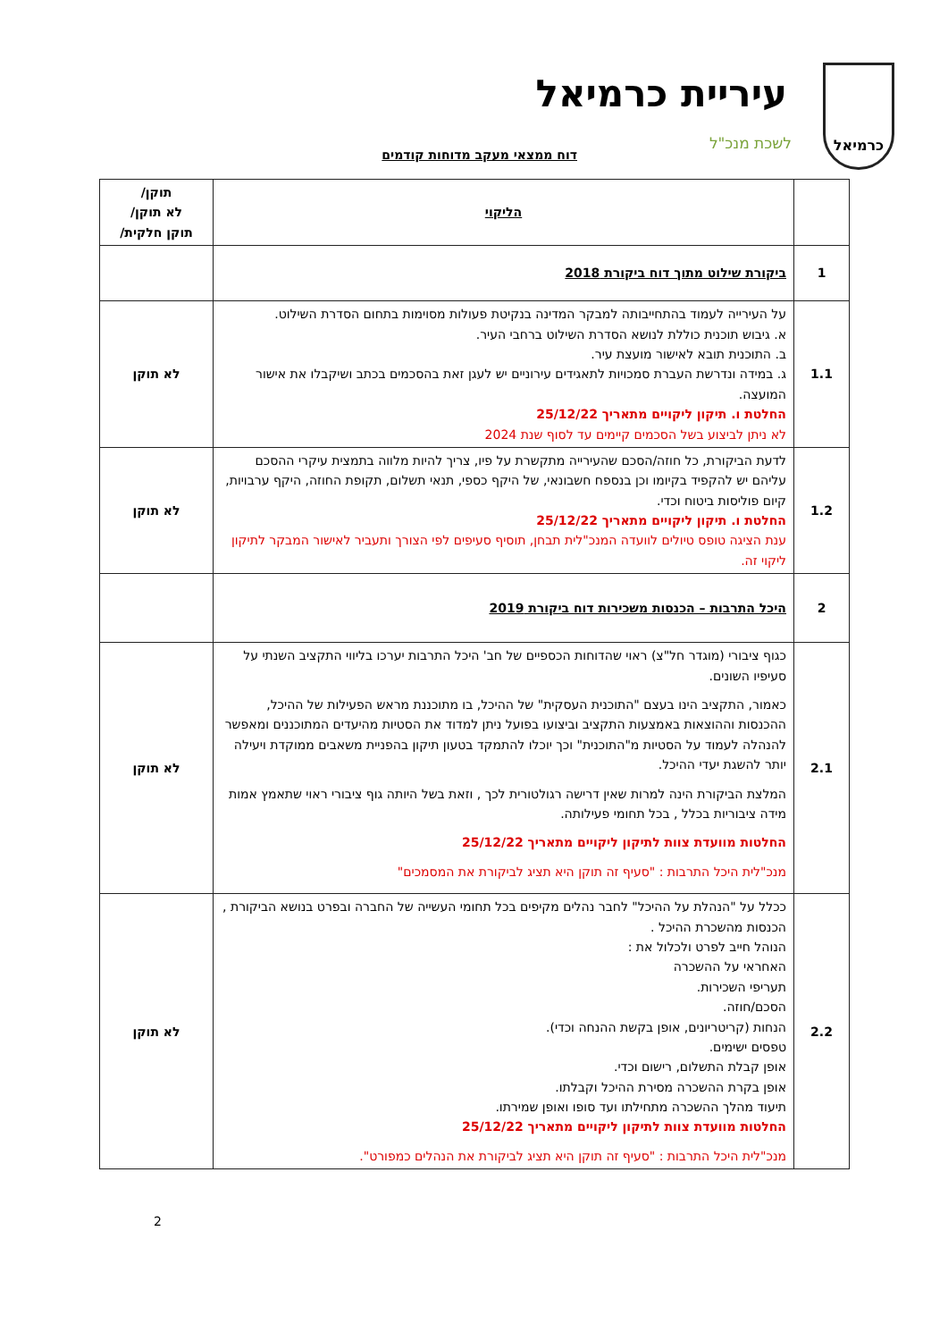כרמיאל
עיריית כרמיאל
לשכת מנכ"ל
דוח ממצאי מעקב מדוחות קודמים
| | הליקוי | תוקן/ לא תוקן/ תוקן חלקית/ |
| --- | --- | --- |
| 1 | ביקורת שילוט מתוך דוח ביקורת 2018 | |
| 1.1 | על העירייה לעמוד בהתחייבותה למבקר המדינה בנקיטת פעולות מסוימות בתחום הסדרת השילוט. א. גיבוש תוכנית כוללת לנושא הסדרת השילוט ברחבי העיר. ב. התוכנית תובא לאישור מועצת עיר. ג. במידה ונדרשת העברת סמכויות לתאגידים עירוניים יש לעגן זאת בהסכמים בכתב ושיקבלו את אישור המועצה. החלטת ו. תיקון ליקויים מתאריך 25/12/22 לא ניתן לביצוע בשל הסכמים קיימים עד לסוף שנת 2024 | לא תוקן |
| 1.2 | לדעת הביקורת, כל חוזה/הסכם שהעירייה מתקשרת על פיו, צריך להיות מלווה בתמצית עיקרי ההסכם עליהם יש להקפיד בקיומו וכן בנספח חשבונאי, של היקף כספי, תנאי תשלום, תקופת החוזה, היקף ערבויות, קיום פוליסות ביטוח וכדי. החלטת ו. תיקון ליקויים מתאריך 25/12/22 ענת הציגה טופס טיולים לוועדה המנכ"לית תבחן, תוסיף סעיפים לפי הצורך ותעביר לאישור המבקר לתיקון ליקוי זה. | לא תוקן |
| 2 | היכל התרבות – הכנסות משכירות דוח ביקורת 2019 | |
| 2.1 | כגוף ציבורי (מוגדר חל"צ) ראוי שהדוחות הכספיים של חב' היכל התרבות יערכו בליווי התקציב השנתי על סעיפיו השונים. כאמור, התקציב הינו בעצם "התוכנית העסקית" של ההיכל, בו מתוכננת מראש הפעילות של ההיכל, ההכנסות וההוצאות באמצעות התקציב וביצועו בפועל ניתן למדוד את הסטיות מהיעדים המתוכננים ומאפשר להנהלה לעמוד על הסטיות מ"התוכנית" וכך יוכלו להתמקד בטעון תיקון בהפניית משאבים ממוקדת ויעילה יותר להשגת יעדי ההיכל. המלצת הביקורת הינה למרות שאין דרישה רגולטורית לכך , וזאת בשל היותה גוף ציבורי ראוי שתאמץ אמות מידה ציבוריות בכלל , בכל תחומי פעילותה. החלטות מוועדת צוות לתיקון ליקויים מתאריך 25/12/22 מנכ"לית היכל התרבות : "סעיף זה תוקן היא תציג לביקורת את המסמכים" | לא תוקן |
| 2.2 | ככלל על "הנהלת על ההיכל" לחבר נהלים מקיפים בכל תחומי העשייה של החברה ובפרט בנושא הביקורת , הכנסות מהשכרת ההיכל . הנוהל חייב לפרט ולכלול את : האחראי על ההשכרה תעריפי השכירות. הסכם/חוזה. הנחות (קריטריונים, אופן בקשת ההנחה וכדי). טפסים ישימים. אופן קבלת התשלום, רישום וכדי. אופן בקרת ההשכרה מסירת ההיכל וקבלתו. תיעוד מהלך ההשכרה מתחילתו ועד סופו ואופן שמירתו. החלטות מוועדת צוות לתיקון ליקויים מתאריך 25/12/22 מנכ"לית היכל התרבות : "סעיף זה תוקן היא תציג לביקורת את הנהלים כמפורט". | לא תוקן |
2